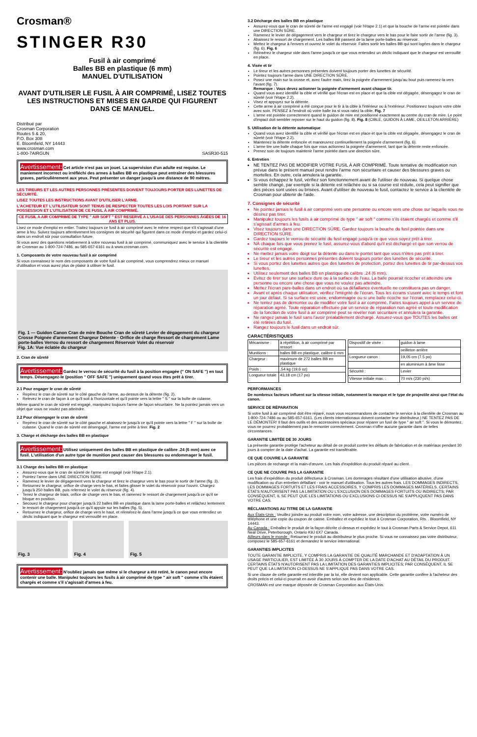Crosman®
STINGER R30
Fusil à air comprimé
Balles BB en plastique (6 mm)
MANUEL D'UTILISATION
AVANT D'UTILISER LE FUSIL À AIR COMPRIMÉ, LISEZ TOUTES LES INSTRUCTIONS ET MISES EN GARDE QUI FIGURENT DANS CE MANUEL.
Distribué par
Crosman Corporation
Routes 5 & 20,
P.O. Box 308
E. Bloomfield, NY 14443
www.crosman.com
1-800-7AIRGUN SASR30-515
Avertissement: Cet article n'est pas un jouet. La supervision d'un adulte est requise. Le maniement incorrect ou irréfléchi des armes à balles BB en plastique peut entraîner des blessures graves, particulièrement aux yeux. Peut présenter un danger jusqu'à une distance de 90 mètres.
LES TIREURS ET LES AUTRES PERSONNES PRÉSENTES DOIVENT TOUJOURS PORTER DES LUNETTES DE SÉCURITÉ.
LISEZ TOUTES LES INSTRUCTIONS AVANT D'UTILISER L'ARME.
L'ACHETEUR ET L'UTILISATEUR SONT TENUS DE RESPECTER TOUTES LES LOIS PORTANT SUR LA POSSESSION ET L'UTILISATION DE CE FUSIL À AIR COMPRIMÉ.
CE FUSIL A AIR COMPRIMÉ DE TYPE " AIR SOFT " EST RESERVÉ A L'USAGE DES PERSONNES ÂGÉES DE 16 ANS ET PLUS.
Lisez ce mode d'emploi en entier. Traitez toujours ce fusil à air comprimé avec le même respect que s'il s'agissait d'une arme à feu. Suivez toujours attentivement les consignes de sécurité qui figurent dans ce mode d'emploi et gardez celui-ci dans un endroit sûr pour consultation future.
Si vous avez des questions relativement à votre nouveau fusil à air comprimé, communiquez avec le service à la clientèle de Crosman au 1-800-724-7486, au 585-657-6161 ou à www.crosman.com.
1. Composants de votre nouveau fusil à air comprimé
Si vous connaissez le nom des composants de votre fusil à air comprimé, vous comprendrez mieux ce manuel d'utilisation et vous aurez plus de plaisir à utiliser le fusil.
Fig. 1 — Guidon Canon Cran de mire Bouche Cran de sûreté Levier de dégagement du chargeur Crosse Poignée d'armement Chargeur Détente · Orifice de charge Ressort de chargement Lame porte-balles Verrou du ressort de chargement Réservoir Volet du réservoir
Fig. 1A: Vue éclatée du chargeur
2. Cran de sûreté
Avertissement: Gardez le verrou de sécurité du fusil à la position engagée (" ON SAFE ") en tout temps. Désengagez-le (position " OFF SAFE ") uniquement quand vous êtes prêt à tirer.
2.1 Pour engager le cran de sûreté
Repérez le cran de sûreté sur le côté gauche de l'arme, au-dessus de la détente (fig. 2).
Relevez le cran de façon à ce qu'il soit à l'horizontale et qu'il pointe vers la lettre " S " sur la boîte de culasse.
Même quand le cran de sûreté est engagé, manipulez toujours l'arme de façon sécuritaire. Ne la pointez jamais vers un objet que vous ne voulez pas atteindre.
2.2 Pour désengager le cran de sûreté
Repérez le cran de sûreté sur le côté gauche et abaissez-le jusqu'à ce qu'il pointe vers la lettre " F " sur la boîte de culasse. Quand le cran de sûreté est désengagé, l'arme est prête à tirer. Fig. 2
3. Charge et décharge des balles BB en plastique
Avertissement: Utilisez uniquement des balles BB en plastique de calibre .24 (6 mm) avec ce fusil. L'utilisation d'un autre type de munition peut causer des blessures ou endommager le fusil.
3.1 Charge des balles BB en plastique
Assurez-vous que le cran de sûreté de l'arme est engagé (voir l'étape 2.1).
Pointez l'arme dans UNE DIRECTION SÛRE.
Ramenez le levier de dégagement vers le chargeur et tirez le chargeur vers le bas pour le sortir de l'arme (fig. 3).
Retournez le chargeur, orifice de charge vers le bas, et faites glisser le volet du réservoir pour l'ouvrir. Chargez jusqu'à 250 balles BB, puis refermez le volet du réservoir (fig. 4).
Tenez le chargeur de biais, orifice de charge vers le bas, et ramenez le ressort de chargement jusqu'à ce qu'il se bloque en position.
Secouez le chargeur pour charger jusqu'à 22 balles BB en plastique dans la lame porte-balles et relâchez lentement le ressort de chargement jusqu'à ce qu'il appuie sur les balles (fig. 5).
Retournez le chargeur, orifice de charge vers le haut, et réinsérez-le dans l'arme jusqu'à ce que vous entendiez un déclic indiquant que le chargeur est verrouillé en place.
Fig. 3 Fig. 4 Fig. 5
Avertissement: N'oubliez jamais que même si le chargeur a été retiré, le canon peut encore contenir une balle. Manipulez toujours les fusils à air comprimé de type " air soft " comme s'ils étaient chargés et comme s'il s'agissait d'armes à feu.
3.2 Décharge des balles BB en plastique
Assurez-vous que le cran de sûreté de l'arme est engagé (voir l'étape 2.1) et que la bouche de l'arme est pointée dans une DIRECTION SÛRE.
Ramenez le levier de dégagement vers le chargeur et tirez le chargeur vers le bas pour le faire sortir de l'arme (fig. 3).
Abaissez le ressort de chargement. Les balles BB passent de la lame porte-balles au réservoir.
Mettez le chargeur à l'envers et ouvrez le volet du réservoir. Faites sortir les balles BB qui sont logées dans le chargeur (fig. 6). Fig. 6
Réinsérez le chargeur vide dans l'arme jusqu'à ce que vous entendiez un déclic indiquant que le chargeur est verrouillé en place.
4. Visée et tir
Le tireur et les autres personnes présentes doivent toujours porter des lunettes de sécurité.
Pointez toujours l'arme dans UNE DIRECTION SÛRE.
Posez une main sur la crosse et, avec l'autre main, tirez la poignée d'armement jusqu'au bout puis ramenez-la vers l'avant (fig. 7).
Remarque : Vous devez actionner la poignée d'armement avant chaque tir.
Quand vous avez identifié la cible et vérifié que l'écran est en place et que la cible est dégagée, désengagez le cran de sûreté (voir l'étape 2.2).
Visez et appuyez sur la détente.
Cette arme à air comprimé a été conçue pour le tir à la cible à l'intérieur ou à l'extérieur. Positionnez toujours votre cible avec soin. PENSEZ à l'endroit où votre balle ira si vous ratez la cible. Fig. 7
L'arme est pointée correctement quand le guidon de mire est positionné exactement au centre du cran de mire. Le point d'impact doit sembler reposer sur le haut du guidon (fig. 8). Fig. 8 (CIBLE, GUIDON À LAME, OEILLETON ARRIÈRE)
5. Utilisation de la détente automatique
Quand vous avez identifié la cible et vérifié que l'écran est en place et que la cible est dégagée, désengagez le cran de sûreté (voir l'étape 2.2).
Maintenez la détente enfoncée et manœuvrez continuellement la poignée d'armement (fig. 6).
L'arme tire une balle chaque fois que vous actionnez la poignée d'armement, tant que la détente reste enfoncée.
Prenez soin de toujours maintenir l'arme pointée dans une direction sûre.
6. Entretien
NE TENTEZ PAS DE MODIFIER VOTRE FUSIL À AIR COMPRIMÉ. Toute tentative de modification non prévue dans le présent manuel peut rendre l'arme non sécuritaire et causer des blessures graves ou mortelles. En outre, cela annulera la garantie.
Si vous échappez le fusil, vérifiez son fonctionnement avant de l'utiliser de nouveau. Si quelque chose semble changé, par exemple si la détente est relâchée ou si sa course est réduite, cela peut signifier que des pièces sont usées ou brisées. Avant d'utiliser de nouveau le fusil, contactez le service à la clientèle de Crosman pour obtenir de l'aide.
7. Consignes de sécurité
Ne pointez jamais le fusil à air comprimé vers une personne ou encore vers une chose sur laquelle vous ne désirez pas tirer.
Manipulez toujours les fusils à air comprimé de type " air soft " comme s'ils étaient chargés et comme s'il s'agissait d'armes à feu.
Visez toujours dans une DIRECTION SÛRE. Gardez toujours la bouche du fusil pointée dans une DIRECTION SÛRE.
Gardez toujours le verrou de sécurité du fusil engagé jusqu'à ce que vous soyez prêt à tirer.
NÀ chaque fois que vous prenez le fusil, assurez-vous d'abord qu'il est déchargé et que son verrou de sécurité est engagé.
Ne mettez jamais votre doigt sur la détente ou dans le pontet tant que vous n'êtes pas prêt à tirer.
Le tireur et les autres personnes présentes doivent toujours porter des lunettes de sécurité.
Si vous portez des lunettes autres que des lunettes de protection, portez des lunettes de tir par-dessus vos lunettes.
Utilisez seulement des balles BB en plastique de calibre .24 (6 mm).
Évitez de tirer sur une surface dure ou à la surface de l'eau. La balle pourrait ricocher et atteindre une personne ou encore une chose que vous ne voulez pas atteindre.
Mettez l'écran pare-balles dans un endroit où sa défaillance éventuelle ne constituera pas un danger.
Avant et après chaque utilisation, vérifiez l'intégrité de l'écran. Tous les écrans s'usent avec le temps et font un jour défaut. Si sa surface est usée, endommagée ou si une balle ricoche sur l'écran, remplacez celui-ci.
Ne tentez pas de démonter ou de modifier votre fusil à air comprimé. Faites toujours appel à un service de réparation agréé. Toute réparation effectuée par un service de réparation non agréé et toute modification de la fonction de votre fusil à air comprimé peut se révéler non sécuritaire et annulera la garantie.
Ne rangez jamais le fusil sans l'avoir préalablement déchargé. Assurez-vous que TOUTES les balles ont été retirées du fusil.
Rangez toujours le fusil dans un endroit sûr.
CARACTÉRISTIQUES
| Mécanisme : | à répétition, à air comprimé par ressort |
| Munitions : | balles BB en plastique, calibre 6 mm |
| Chargeur : | maximum de 272 balles BB en plastique |
| Poids : | ,54 kg (19,6 oz) |
| Longueur totale : | 43,18 cm (17 po) |
| Dispositif de visée : | guidon à lame |
| | oeilleton arrière |
| Longueur canon : | 19,05 cm (7.5 po) |
| | en aluminium à âme lisse |
| Sécurité : | Levier |
| Vitesse initiale max. : | 70 m/s (230 pi/s) |
PERFORMANCES
De nombreux facteurs influent sur la vitesse initiale, notamment la marque et le type de projectile ainsi que l'état du canon.
SERVICE DE RÉPARATION
Si votre fusil à air comprimé doit être réparé, nous vous recommandons de contacter le service à la clientèle de Crosman au 1-800-724-7486 ou au 585-657-6161. (Les clients internationaux doivent contacter leur distributeur.) NE TENTEZ PAS DE LE DÉMONTER! Il faut des outils et des accessoires spéciaux pour réparer un fusil de type " air soft ". Si vous le démontez, vous ne pourrez probablement pas le remonter correctement. Crosman n'offre aucune garantie dans de telles circonstances.
GARANTIE LIMITÉE DE 30 JOURS
La présente garantie protège l'acheteur au détail de ce produit contre les défauts de fabrication et de matériaux pendant 30 jours à compter de la date d'achat. La garantie est transférable.
CE QUE COUVRE LA GARANTIE
Les pièces de rechange et la main-d'œuvre. Les frais d'expédition du produit réparé au client.
CE QUE NE COUVRE PAS LA GARANTIE
Les frais d'expédition du produit défectueux à Crosman. Les dommages résultant d'une utilisation abusive, d'une modification ou d'un entretien défaillant - voir le manuel d'utilisation. Tous les autres frais. LES DOMMAGES INDIRECTS, LES DOMMAGES FORTUITS ET LES FRAIS ACCESSOIRES, Y COMPRIS LES DOMMAGES MATÉRIELS. CERTAINS ÉTATS N'AUTORISENT PAS LA LIMITATION OU L'EXCLUSION DES DOMMAGES FORTUITS OU INDIRECTS; PAR CONSÉQUENT, IL SE PEUT QUE LES LIMITATIONS OU EXCLUSIONS CI-DESSUS NE S'APPLIQUENT PAS DANS VOTRE CAS.
RÉCLAMATIONS AU TITRE DE LA GARANTIE
Aux États-Unis : Veuillez joindre au produit votre nom, votre adresse, une description du problème, votre numéro de téléphone et une copie du coupon de caisse. Emballez et expédiez le tout à Crosman Corporation, Rts. . Bloomfield, NY 14443.
Au Canada : Emballez le produit de la façon décrite ci-dessus et expédiez le tout à Crosman Parts & Service Depot, 611 Neal Drive, Peterborough, Ontario K9J 6X7 Canada.
Ailleurs dans le monde : Retournez le produit au distributeur le plus proche. Si vous ne connaissez pas votre distributeur, composez le 585-657-6161 et demandez le service international.
GARANTIES IMPLICITES
TOUTE GARANTIE IMPLICITE, Y COMPRIS LA GARANTIE DE QUALITÉ MARCHANDE ET D'ADAPTATION À UN USAGE PARTICULIER, EST LIMITÉE À 30 JOURS À COMPTER DE LA DATE D'ACHAT AU DÉTAIL DU PRODUIT. CERTAINS ÉTATS N'AUTORISENT PAS LA LIMITATION DES GARANTIES IMPLICITES; PAR CONSÉQUENT, IL SE PEUT QUE LA LIMITATION CI-DESSUS NE S'APPLIQUE PAS DANS VOTRE CAS.
Si une clause de cette garantie est interdite par la loi, elle devient non applicable. Cette garantie confère à l'acheteur des droits précis et celui-ci pourrait en avoir d'autres selon son lieu de résidence.
CROSMAN est une marque déposée de Crosman Corporation aux États-Unis.